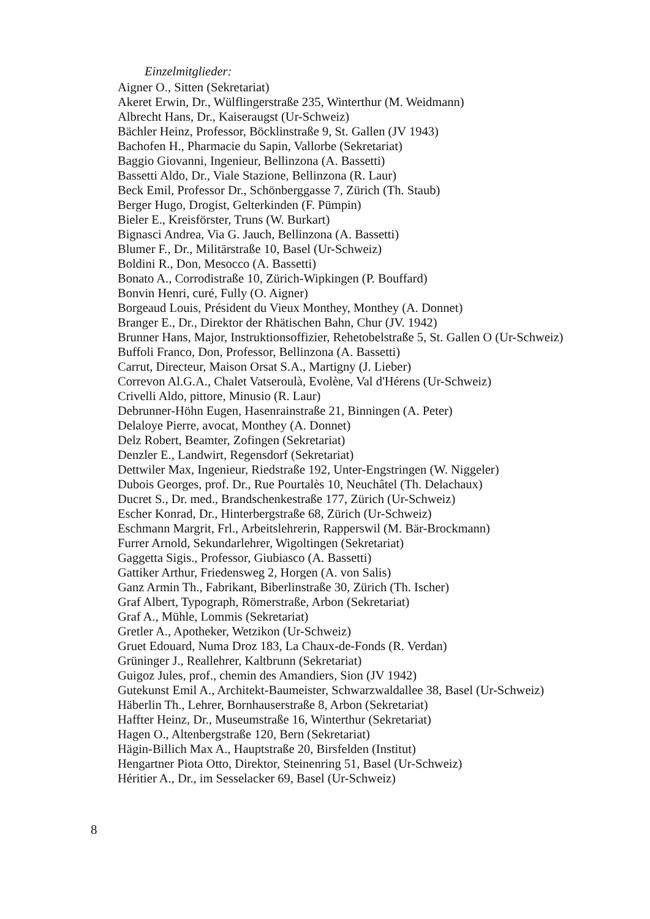Einzelmitglieder:
Aigner O., Sitten (Sekretariat)
Akeret Erwin, Dr., Wülflingerstraße 235, Winterthur (M. Weidmann)
Albrecht Hans, Dr., Kaiseraugst (Ur-Schweiz)
Bächler Heinz, Professor, Böcklinstraße 9, St. Gallen (JV 1943)
Bachofen H., Pharmacie du Sapin, Vallorbe (Sekretariat)
Baggio Giovanni, Ingenieur, Bellinzona (A. Bassetti)
Bassetti Aldo, Dr., Viale Stazione, Bellinzona (R. Laur)
Beck Emil, Professor Dr., Schönberggasse 7, Zürich (Th. Staub)
Berger Hugo, Drogist, Gelterkinden (F. Pümpin)
Bieler E., Kreisförster, Truns (W. Burkart)
Bignasci Andrea, Via G. Jauch, Bellinzona (A. Bassetti)
Blumer F., Dr., Militärstraße 10, Basel (Ur-Schweiz)
Boldini R., Don, Mesocco (A. Bassetti)
Bonato A., Corrodistraße 10, Zürich-Wipkingen (P. Bouffard)
Bonvin Henri, curé, Fully (O. Aigner)
Borgeaud Louis, Président du Vieux Monthey, Monthey (A. Donnet)
Branger E., Dr., Direktor der Rhätischen Bahn, Chur (JV. 1942)
Brunner Hans, Major, Instruktionsoffizier, Rehetobelstraße 5, St. Gallen O (Ur-Schweiz)
Buffoli Franco, Don, Professor, Bellinzona (A. Bassetti)
Carrut, Directeur, Maison Orsat S.A., Martigny (J. Lieber)
Correvon Al.G.A., Chalet Vatseroulà, Evolène, Val d'Hérens (Ur-Schweiz)
Crivelli Aldo, pittore, Minusio (R. Laur)
Debrunner-Höhn Eugen, Hasenrainstraße 21, Binningen (A. Peter)
Delaloye Pierre, avocat, Monthey (A. Donnet)
Delz Robert, Beamter, Zofingen (Sekretariat)
Denzler E., Landwirt, Regensdorf (Sekretariat)
Dettwiler Max, Ingenieur, Riedstraße 192, Unter-Engstringen (W. Niggeler)
Dubois Georges, prof. Dr., Rue Pourtalès 10, Neuchâtel (Th. Delachaux)
Ducret S., Dr. med., Brandschenkestraße 177, Zürich (Ur-Schweiz)
Escher Konrad, Dr., Hinterbergstraße 68, Zürich (Ur-Schweiz)
Eschmann Margrit, Frl., Arbeitslehrerin, Rapperswil (M. Bär-Brockmann)
Furrer Arnold, Sekundarlehrer, Wigoltingen (Sekretariat)
Gaggetta Sigis., Professor, Giubiasco (A. Bassetti)
Gattiker Arthur, Friedensweg 2, Horgen (A. von Salis)
Ganz Armin Th., Fabrikant, Biberlinstraße 30, Zürich (Th. Ischer)
Graf Albert, Typograph, Römerstraße, Arbon (Sekretariat)
Graf A., Mühle, Lommis (Sekretariat)
Gretler A., Apotheker, Wetzikon (Ur-Schweiz)
Gruet Edouard, Numa Droz 183, La Chaux-de-Fonds (R. Verdan)
Grüninger J., Reallehrer, Kaltbrunn (Sekretariat)
Guigoz Jules, prof., chemin des Amandiers, Sion (JV 1942)
Gutekunst Emil A., Architekt-Baumeister, Schwarzwaldallee 38, Basel (Ur-Schweiz)
Häberlin Th., Lehrer, Bornhauserstraße 8, Arbon (Sekretariat)
Haffter Heinz, Dr., Museumstraße 16, Winterthur (Sekretariat)
Hagen O., Altenbergstraße 120, Bern (Sekretariat)
Hägin-Billich Max A., Hauptstraße 20, Birsfelden (Institut)
Hengartner Piota Otto, Direktor, Steinenring 51, Basel (Ur-Schweiz)
Héritier A., Dr., im Sesselacker 69, Basel (Ur-Schweiz)
8